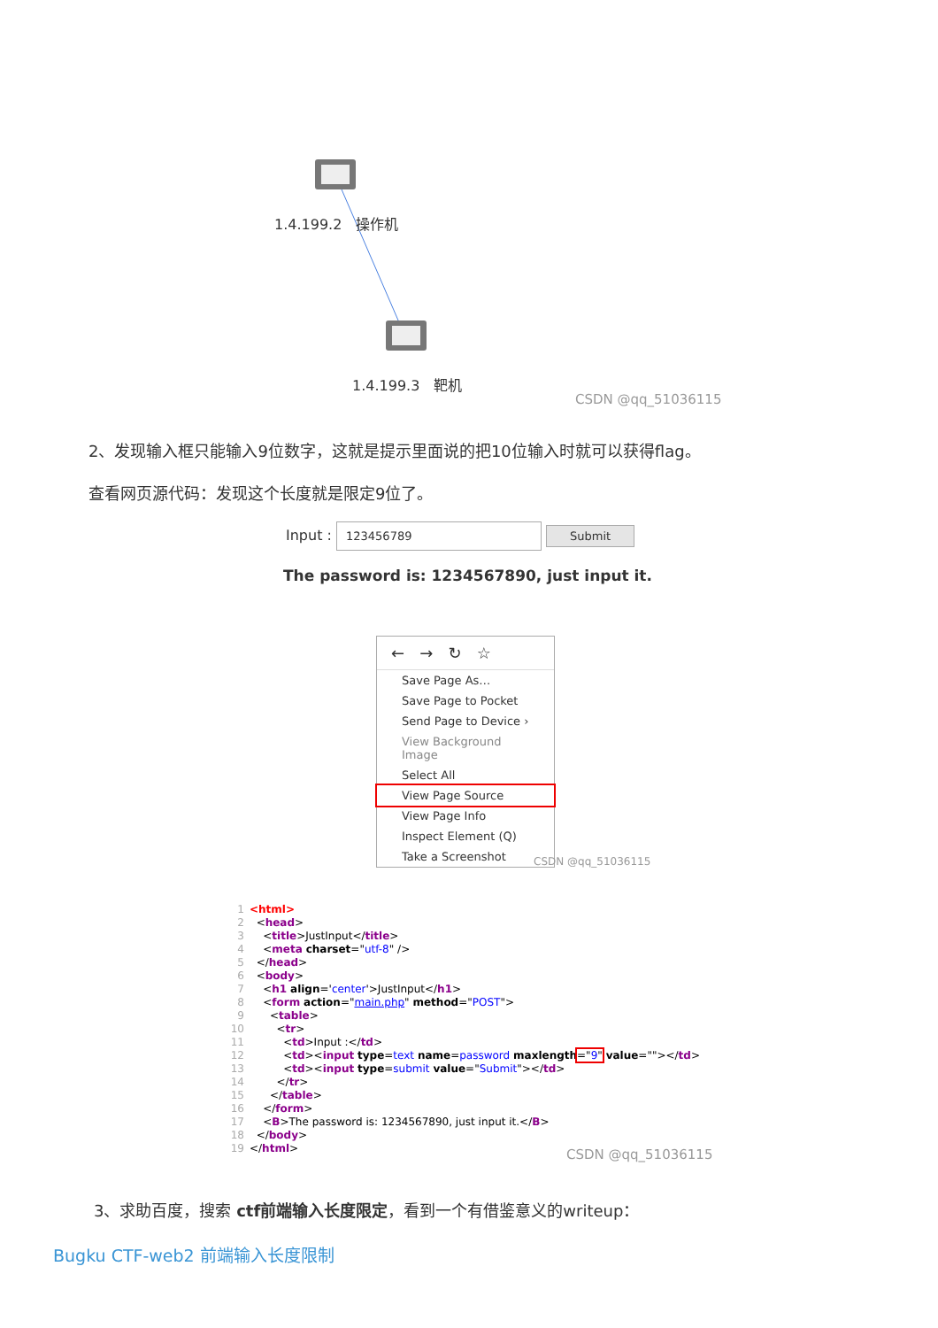1.4.199.2 操作机
1.4.199.3 靶机
CSDN @qq_51036115
2、发现输入框只能输入9位数字，这就是提示里面说的把10位输入时就可以获得flag。
查看网页源代码：发现这个长度就是限定9位了。
Input : 123456789 Submit
The password is: 1234567890, just input it.
← → ↻ ☆
Save Page As…
Save Page to Pocket
Send Page to Device ›
View Background Image
Select All
View Page Source
View Page Info
Inspect Element (Q)
Take a Screenshot
CSDN @qq_51036115
1 <html> 2 <head> 3 <title>JustInput</title> 4 <meta charset="utf-8" /> 5 </head> 6 <body> 7 <h1 align='center'>JustInput</h1> 8 <form action="main.php" method="POST"> 9 <table> 10 <tr> 11 <td>Input :</td> 12 <td><input type=text name=password maxlength="9" value=""></td> 13 <td><input type=submit value="Submit"></td> 14 </tr> 15 </table> 16 </form> 17 <B>The password is: 1234567890, just input it.</B> 18 </body> 19 </html>
CSDN @qq_51036115
3、求助百度，搜索 ctf前端输入长度限定，看到一个有借鉴意义的writeup：
Bugku CTF-web2 前端输入长度限制